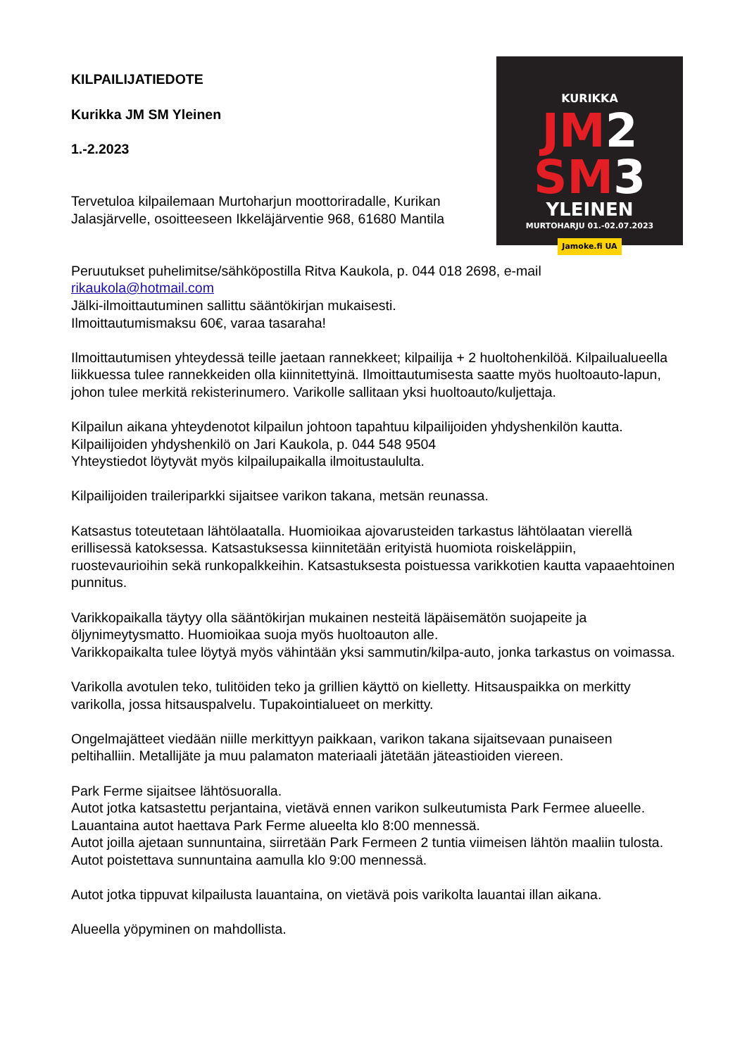KURIKKA
JM2
SM3
YLEINEN
MURTOHARJU 01.-02.07.2023
Jamoke.fi UA
KILPAILIJATIEDOTE
Kurikka JM SM Yleinen
1.-2.2023
Tervetuloa kilpailemaan Murtoharjun moottoriradalle, Kurikan Jalasjärvelle, osoitteeseen Ikkeläjärventie 968, 61680 Mantila
Peruutukset puhelimitse/sähköpostilla Ritva Kaukola, p. 044 018 2698, e-mail rikaukola@hotmail.com
Jälki-ilmoittautuminen sallittu sääntökirjan mukaisesti.
Ilmoittautumismaksu 60€, varaa tasaraha!
Ilmoittautumisen yhteydessä teille jaetaan rannekkeet; kilpailija + 2 huoltohenkilöä. Kilpailualueella liikkuessa tulee rannekkeiden olla kiinnitettyinä. Ilmoittautumisesta saatte myös huoltoauto-lapun, johon tulee merkitä rekisterinumero. Varikolle sallitaan yksi huoltoauto/kuljettaja.
Kilpailun aikana yhteydenotot kilpailun johtoon tapahtuu kilpailijoiden yhdyshenkilön kautta. Kilpailijoiden yhdyshenkilö on Jari Kaukola, p. 044 548 9504
Yhteystiedot löytyvät myös kilpailupaikalla ilmoitustaululta.
Kilpailijoiden traileriparkki sijaitsee varikon takana, metsän reunassa.
Katsastus toteutetaan lähtölaatalla. Huomioikaa ajovarusteiden tarkastus lähtölaatan vierellä erillisessä katoksessa. Katsastuksessa kiinnitetään erityistä huomiota roiskeläppiin, ruostevaurioihin sekä runkopalkkeihin. Katsastuksesta poistuessa varikkotien kautta vapaaehtoinen punnitus.
Varikkopaikalla täytyy olla sääntökirjan mukainen nesteitä läpäisemätön suojapeite ja öljynimeytysmatto. Huomioikaa suoja myös huoltoauton alle.
Varikkopaikalta tulee löytyä myös vähintään yksi sammutin/kilpa-auto, jonka tarkastus on voimassa.
Varikolla avotulen teko, tulitöiden teko ja grillien käyttö on kielletty. Hitsauspaikka on merkitty varikolla, jossa hitsauspalvelu. Tupakointialueet on merkitty.
Ongelmajätteet viedään niille merkittyyn paikkaan, varikon takana sijaitsevaan punaiseen peltihalliin. Metallijäte ja muu palamaton materiaali jätetään jäteastioiden viereen.
Park Ferme sijaitsee lähtösuoralla.
Autot jotka katsastettu perjantaina, vietävä ennen varikon sulkeutumista Park Fermee alueelle. Lauantaina autot haettava Park Ferme alueelta klo 8:00 mennessä.
Autot joilla ajetaan sunnuntaina, siirretään Park Fermeen 2 tuntia viimeisen lähtön maaliin tulosta. Autot poistettava sunnuntaina aamulla klo 9:00 mennessä.
Autot jotka tippuvat kilpailusta lauantaina, on vietävä pois varikolta lauantai illan aikana.
Alueella yöpyminen on mahdollista.